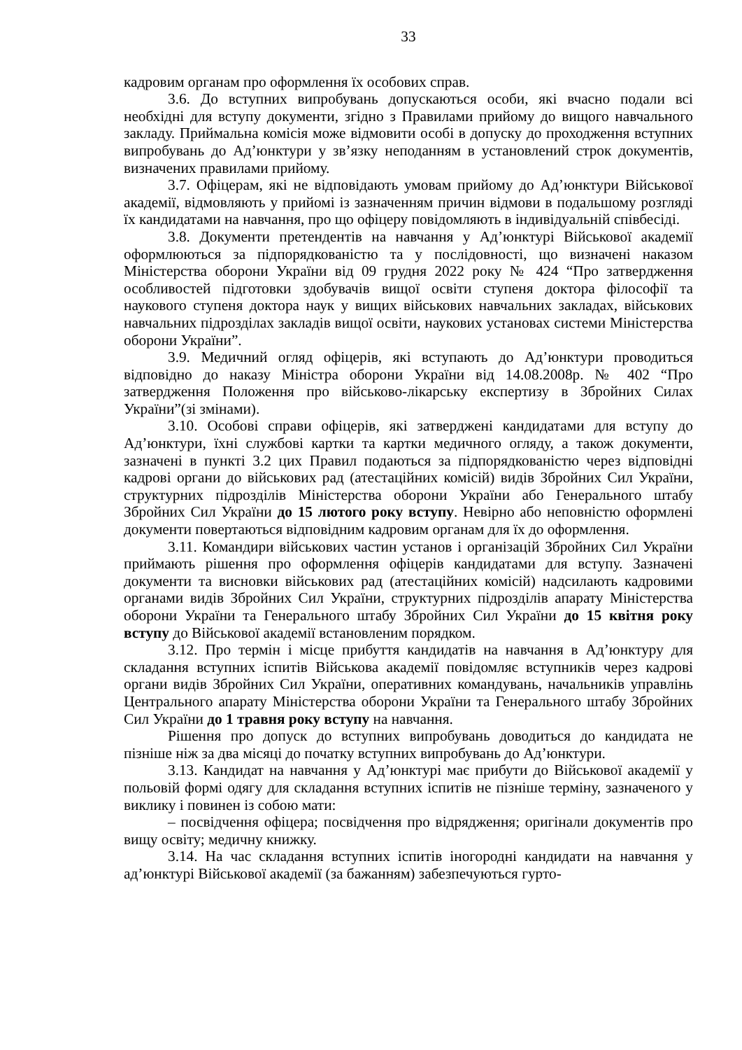33
кадровим органам про оформлення їх особових справ.
3.6. До вступних випробувань допускаються особи, які вчасно подали всі необхідні для вступу документи, згідно з Правилами прийому до вищого навчального закладу. Приймальна комісія може відмовити особі в допуску до проходження вступних випробувань до Ад’юнктури у зв’язку неподанням в установлений строк документів, визначених правилами прийому.
3.7. Офіцерам, які не відповідають умовам прийому до Ад’юнктури Військової академії, відмовляють у прийомі із зазначенням причин відмови в подальшому розгляді їх кандидатами на навчання, про що офіцеру повідомляють в індивідуальній співбесіді.
3.8. Документи претендентів на навчання у Ад’юнктурі Військової академії оформлюються за підпорядкованістю та у послідовності, що визначені наказом Міністерства оборони України від 09 грудня 2022 року № 424 “Про затвердження особливостей підготовки здобувачів вищої освіти ступеня доктора філософії та наукового ступеня доктора наук у вищих військових навчальних закладах, військових навчальних підрозділах закладів вищої освіти, наукових установах системи Міністерства оборони України”.
3.9. Медичний огляд офіцерів, які вступають до Ад’юнктури проводиться відповідно до наказу Міністра оборони України від 14.08.2008р. № 402 “Про затвердження Положення про військово-лікарську експертизу в Збройних Силах України”(зі змінами).
3.10. Особові справи офіцерів, які затверджені кандидатами для вступу до Ад’юнктури, їхні службові картки та картки медичного огляду, а також документи, зазначені в пункті 3.2 цих Правил подаються за підпорядкованістю через відповідні кадрові органи до військових рад (атестаційних комісій) видів Збройних Сил України, структурних підрозділів Міністерства оборони України або Генерального штабу Збройних Сил України до 15 лютого року вступу. Невірно або неповністю оформлені документи повертаються відповідним кадровим органам для їх до оформлення.
3.11. Командири військових частин установ і організацій Збройних Сил України приймають рішення про оформлення офіцерів кандидатами для вступу. Зазначені документи та висновки військових рад (атестаційних комісій) надсилають кадровими органами видів Збройних Сил України, структурних підрозділів апарату Міністерства оборони України та Генерального штабу Збройних Сил України до 15 квітня року вступу до Військової академії встановленим порядком.
3.12. Про термін і місце прибуття кандидатів на навчання в Ад’юнктуру для складання вступних іспитів Військова академії повідомляє вступників через кадрові органи видів Збройних Сил України, оперативних командувань, начальників управлінь Центрального апарату Міністерства оборони України та Генерального штабу Збройних Сил України до 1 травня року вступу на навчання.
Рішення про допуск до вступних випробувань доводиться до кандидата не пізніше ніж за два місяці до початку вступних випробувань до Ад’юнктури.
3.13. Кандидат на навчання у Ад’юнктурі має прибути до Військової академії у польовій формі одягу для складання вступних іспитів не пізніше терміну, зазначеного у виклику і повинен із собою мати:
– посвідчення офіцера; посвідчення про відрядження; оригінали документів про вищу освіту; медичну книжку.
3.14. На час складання вступних іспитів іногородні кандидати на навчання у ад’юнктурі Військової академії (за бажанням) забезпечуються гурто-